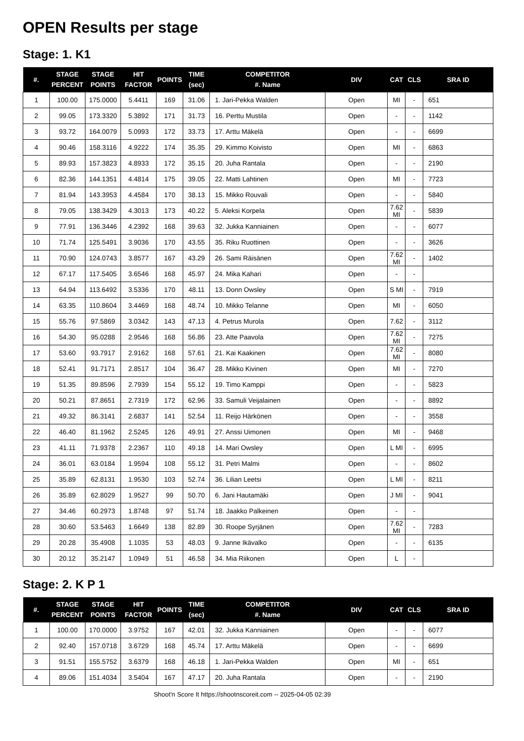OPEN Results per stage
Stage: 1. K1
| #. | STAGE PERCENT | STAGE POINTS | HIT FACTOR | POINTS | TIME (sec) | COMPETITOR #. Name | DIV | CAT | CLS | SRA ID |
| --- | --- | --- | --- | --- | --- | --- | --- | --- | --- | --- |
| 1 | 100.00 | 175.0000 | 5.4411 | 169 | 31.06 | 1. Jari-Pekka Walden | Open | MI | - | 651 |
| 2 | 99.05 | 173.3320 | 5.3892 | 171 | 31.73 | 16. Perttu Mustila | Open | - | - | 1142 |
| 3 | 93.72 | 164.0079 | 5.0993 | 172 | 33.73 | 17. Arttu Mäkelä | Open | - | - | 6699 |
| 4 | 90.46 | 158.3116 | 4.9222 | 174 | 35.35 | 29. Kimmo Koivisto | Open | MI | - | 6863 |
| 5 | 89.93 | 157.3823 | 4.8933 | 172 | 35.15 | 20. Juha Rantala | Open | - | - | 2190 |
| 6 | 82.36 | 144.1351 | 4.4814 | 175 | 39.05 | 22. Matti Lahtinen | Open | MI | - | 7723 |
| 7 | 81.94 | 143.3953 | 4.4584 | 170 | 38.13 | 15. Mikko Rouvali | Open | - | - | 5840 |
| 8 | 79.05 | 138.3429 | 4.3013 | 173 | 40.22 | 5. Aleksi Korpela | Open | 7.62 MI | - | 5839 |
| 9 | 77.91 | 136.3446 | 4.2392 | 168 | 39.63 | 32. Jukka Kanniainen | Open | - | - | 6077 |
| 10 | 71.74 | 125.5491 | 3.9036 | 170 | 43.55 | 35. Riku Ruottinen | Open | - | - | 3626 |
| 11 | 70.90 | 124.0743 | 3.8577 | 167 | 43.29 | 26. Sami Räisänen | Open | 7.62 MI | - | 1402 |
| 12 | 67.17 | 117.5405 | 3.6546 | 168 | 45.97 | 24. Mika Kahari | Open | - | - | |
| 13 | 64.94 | 113.6492 | 3.5336 | 170 | 48.11 | 13. Donn Owsley | Open | S MI | - | 7919 |
| 14 | 63.35 | 110.8604 | 3.4469 | 168 | 48.74 | 10. Mikko Telanne | Open | MI | - | 6050 |
| 15 | 55.76 | 97.5869 | 3.0342 | 143 | 47.13 | 4. Petrus Murola | Open | 7.62 | - | 3112 |
| 16 | 54.30 | 95.0288 | 2.9546 | 168 | 56.86 | 23. Atte Paavola | Open | 7.62 MI | - | 7275 |
| 17 | 53.60 | 93.7917 | 2.9162 | 168 | 57.61 | 21. Kai Kaakinen | Open | 7.62 MI | - | 8080 |
| 18 | 52.41 | 91.7171 | 2.8517 | 104 | 36.47 | 28. Mikko Kivinen | Open | MI | - | 7270 |
| 19 | 51.35 | 89.8596 | 2.7939 | 154 | 55.12 | 19. Timo Kamppi | Open | - | - | 5823 |
| 20 | 50.21 | 87.8651 | 2.7319 | 172 | 62.96 | 33. Samuli Veijalainen | Open | - | - | 8892 |
| 21 | 49.32 | 86.3141 | 2.6837 | 141 | 52.54 | 11. Reijo Härkönen | Open | - | - | 3558 |
| 22 | 46.40 | 81.1962 | 2.5245 | 126 | 49.91 | 27. Anssi Uimonen | Open | MI | - | 9468 |
| 23 | 41.11 | 71.9378 | 2.2367 | 110 | 49.18 | 14. Mari Owsley | Open | L MI | - | 6995 |
| 24 | 36.01 | 63.0184 | 1.9594 | 108 | 55.12 | 31. Petri Malmi | Open | - | - | 8602 |
| 25 | 35.89 | 62.8131 | 1.9530 | 103 | 52.74 | 36. Lilian Leetsi | Open | L MI | - | 8211 |
| 26 | 35.89 | 62.8029 | 1.9527 | 99 | 50.70 | 6. Jani Hautamäki | Open | J MI | - | 9041 |
| 27 | 34.46 | 60.2973 | 1.8748 | 97 | 51.74 | 18. Jaakko Palkeinen | Open | - | - | |
| 28 | 30.60 | 53.5463 | 1.6649 | 138 | 82.89 | 30. Roope Syrjänen | Open | 7.62 MI | - | 7283 |
| 29 | 20.28 | 35.4908 | 1.1035 | 53 | 48.03 | 9. Janne Ikävalko | Open | - | - | 6135 |
| 30 | 20.12 | 35.2147 | 1.0949 | 51 | 46.58 | 34. Mia Riikonen | Open | L | - | |
Stage: 2. K P 1
| #. | STAGE PERCENT | STAGE POINTS | HIT FACTOR | POINTS | TIME (sec) | COMPETITOR #. Name | DIV | CAT | CLS | SRA ID |
| --- | --- | --- | --- | --- | --- | --- | --- | --- | --- | --- |
| 1 | 100.00 | 170.0000 | 3.9752 | 167 | 42.01 | 32. Jukka Kanniainen | Open | - | - | 6077 |
| 2 | 92.40 | 157.0718 | 3.6729 | 168 | 45.74 | 17. Arttu Mäkelä | Open | - | - | 6699 |
| 3 | 91.51 | 155.5752 | 3.6379 | 168 | 46.18 | 1. Jari-Pekka Walden | Open | MI | - | 651 |
| 4 | 89.06 | 151.4034 | 3.5404 | 167 | 47.17 | 20. Juha Rantala | Open | - | - | 2190 |
Shoot'n Score It https://shootnscoreit.com -- 2025-04-05 02:39